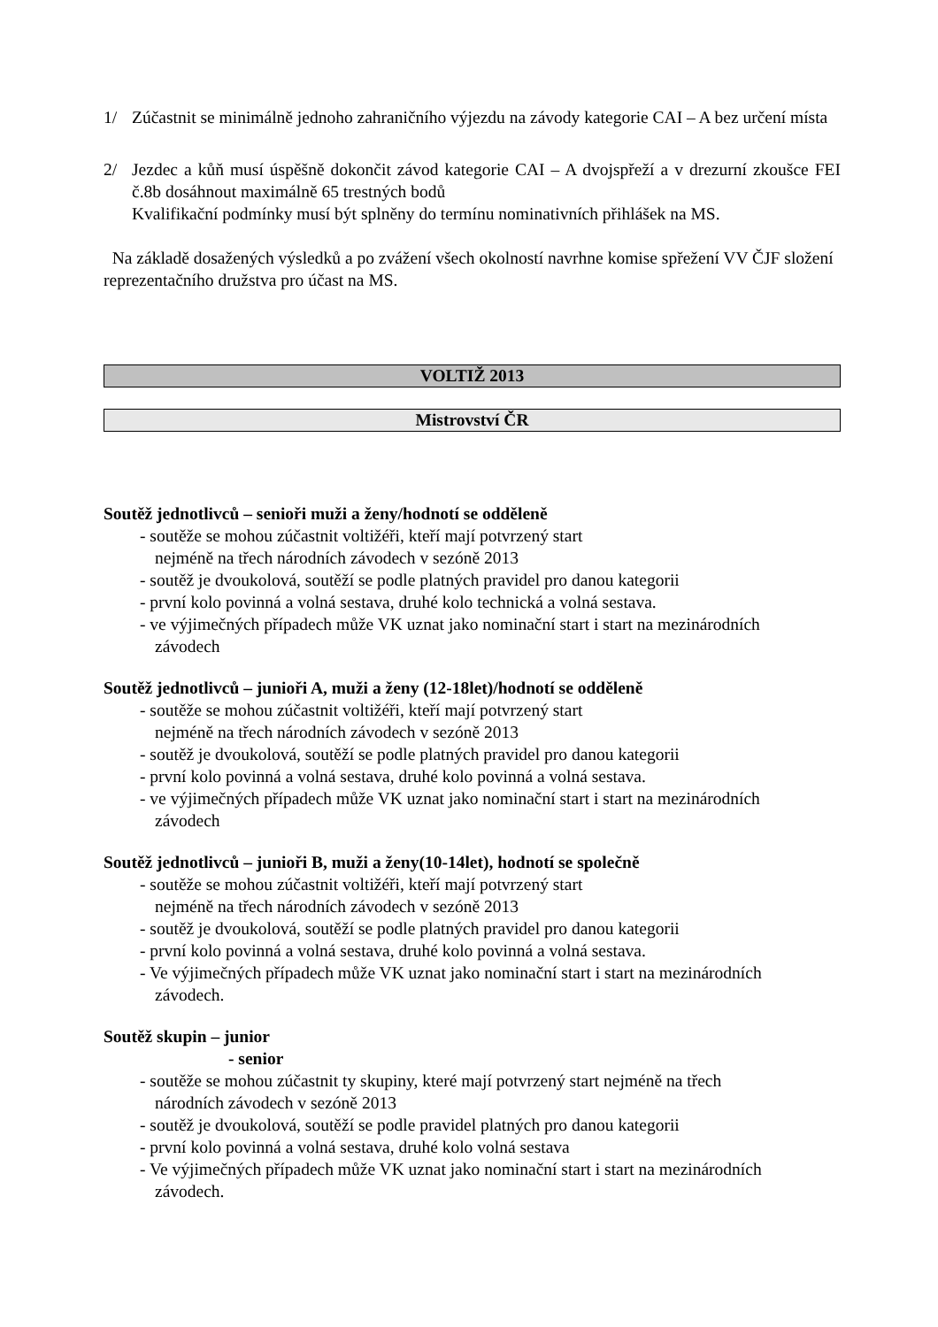1/ Zúčastnit se minimálně jednoho zahraničního výjezdu na závody kategorie CAI – A bez určení místa
2/ Jezdec a kůň musí úspěšně dokončit závod kategorie CAI – A dvojspřeží a v drezurní zkoušce FEI č.8b dosáhnout maximálně 65 trestných bodů
Kvalifikační podmínky musí být splněny do termínu nominativních přihlášek na MS.
Na základě dosažených výsledků a po zvážení všech okolností navrhne komise spřežení VV ČJF složení reprezentačního družstva pro účast na MS.
VOLTIŽ 2013
Mistrovství ČR
Soutěž jednotlivců – senioři muži a ženy/hodnotí se odděleně
- soutěže se mohou zúčastnit voltižéři, kteří mají potvrzený start
nejméně na třech národních závodech v sezóně 2013
- soutěž je dvoukolová, soutěží se podle platných pravidel pro danou kategorii
- první kolo povinná a volná sestava, druhé kolo technická a volná sestava.
- ve výjimečných případech může VK uznat jako nominační start i start na mezinárodních
závodech
Soutěž jednotlivců – junioři A, muži a ženy (12-18let)/hodnotí se odděleně
- soutěže se mohou zúčastnit voltižéři, kteří mají potvrzený start
nejméně na třech národních závodech v sezóně 2013
- soutěž je dvoukolová, soutěží se podle platných pravidel pro danou kategorii
- první kolo povinná a volná sestava, druhé kolo povinná a volná sestava.
- ve výjimečných případech může VK uznat jako nominační start i start na mezinárodních
závodech
Soutěž jednotlivců – junioři B, muži a ženy(10-14let), hodnotí se společně
- soutěže se mohou zúčastnit voltižéři, kteří mají potvrzený start
nejméně na třech národních závodech v sezóně 2013
- soutěž je dvoukolová, soutěží se podle platných pravidel pro danou kategorii
- první kolo povinná a volná sestava, druhé kolo povinná a volná sestava.
- Ve výjimečných případech může VK uznat jako nominační start i start na mezinárodních
závodech.
Soutěž skupin – junior
- senior
- soutěže se mohou zúčastnit ty skupiny, které mají potvrzený start nejméně na třech
národních závodech v sezóně 2013
- soutěž je dvoukolová, soutěží se podle pravidel platných pro danou kategorii
- první kolo povinná a volná sestava, druhé kolo volná sestava
- Ve výjimečných případech může VK uznat jako nominační start i start na mezinárodních
závodech.